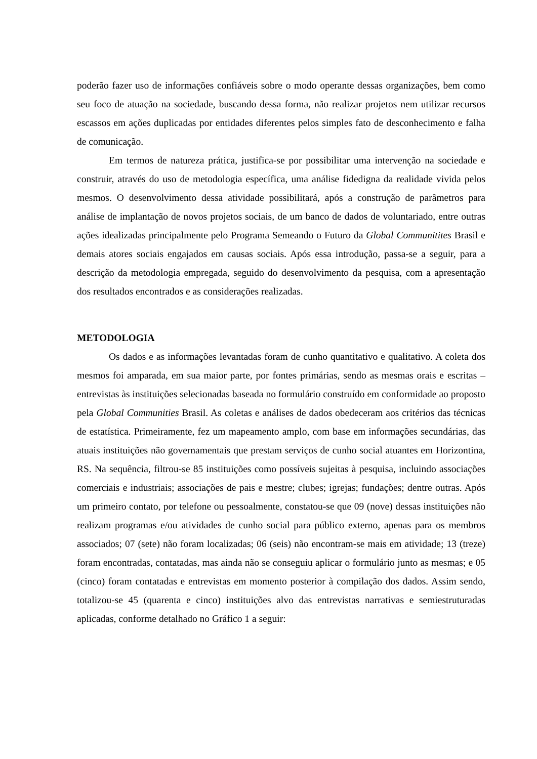poderão fazer uso de informações confiáveis sobre o modo operante dessas organizações, bem como seu foco de atuação na sociedade, buscando dessa forma, não realizar projetos nem utilizar recursos escassos em ações duplicadas por entidades diferentes pelos simples fato de desconhecimento e falha de comunicação.
Em termos de natureza prática, justifica-se por possibilitar uma intervenção na sociedade e construir, através do uso de metodologia específica, uma análise fidedigna da realidade vivida pelos mesmos. O desenvolvimento dessa atividade possibilitará, após a construção de parâmetros para análise de implantação de novos projetos sociais, de um banco de dados de voluntariado, entre outras ações idealizadas principalmente pelo Programa Semeando o Futuro da Global Communitites Brasil e demais atores sociais engajados em causas sociais. Após essa introdução, passa-se a seguir, para a descrição da metodologia empregada, seguido do desenvolvimento da pesquisa, com a apresentação dos resultados encontrados e as considerações realizadas.
METODOLOGIA
Os dados e as informações levantadas foram de cunho quantitativo e qualitativo. A coleta dos mesmos foi amparada, em sua maior parte, por fontes primárias, sendo as mesmas orais e escritas – entrevistas às instituições selecionadas baseada no formulário construído em conformidade ao proposto pela Global Communities Brasil. As coletas e análises de dados obedeceram aos critérios das técnicas de estatística. Primeiramente, fez um mapeamento amplo, com base em informações secundárias, das atuais instituições não governamentais que prestam serviços de cunho social atuantes em Horizontina, RS. Na sequência, filtrou-se 85 instituições como possíveis sujeitas à pesquisa, incluindo associações comerciais e industriais; associações de pais e mestre; clubes; igrejas; fundações; dentre outras. Após um primeiro contato, por telefone ou pessoalmente, constatou-se que 09 (nove) dessas instituições não realizam programas e/ou atividades de cunho social para público externo, apenas para os membros associados; 07 (sete) não foram localizadas; 06 (seis) não encontram-se mais em atividade; 13 (treze) foram encontradas, contatadas, mas ainda não se conseguiu aplicar o formulário junto as mesmas; e 05 (cinco) foram contatadas e entrevistas em momento posterior à compilação dos dados. Assim sendo, totalizou-se 45 (quarenta e cinco) instituições alvo das entrevistas narrativas e semiestruturadas aplicadas, conforme detalhado no Gráfico 1 a seguir: